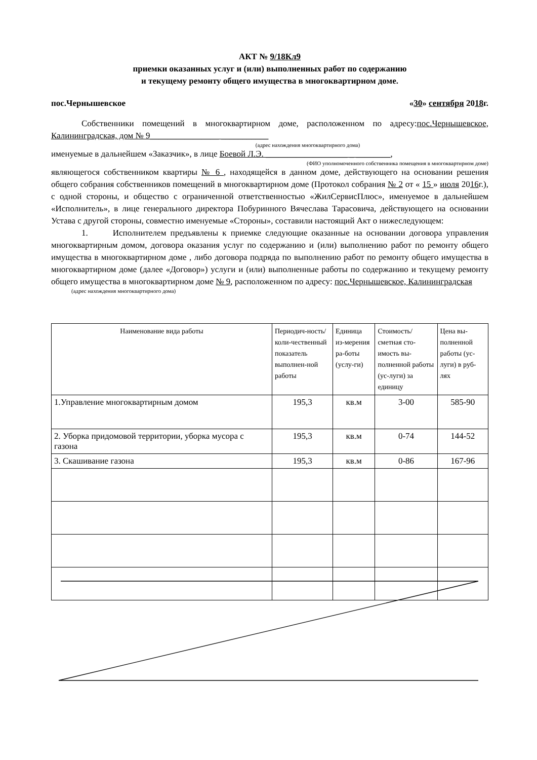АКТ № 9/18Кл9
приемки оказанных услуг и (или) выполненных работ по содержанию
и текущему ремонту общего имущества в многоквартирном доме.
пос.Чернышевское «30» сентября 2018г.
Собственники помещений в многоквартирном доме, расположенном по адресу:пос.Чернышевское, Калининградская, дом № 9________________ ___________
(адрес нахождения многоквартирного дома)
именуемые в дальнейшем «Заказчик», в лице Боевой Л.Э. ___________________ _ ________,
(ФИО уполномоченного собственника помещения в многоквартирном доме)
являющегося собственником квартиры № 6 , находящейся в данном доме, действующего на основании решения общего собрания собственников помещений в многоквартирном доме (Протокол собрания № 2 от « 15 » июля 2016г.), с одной стороны, и общество с ограниченной ответственностью «ЖилСервисПлюс», именуемое в дальнейшем «Исполнитель», в лице генерального директора Побуринного Вячеслава Тарасовича, действующего на основании Устава с другой стороны, совместно именуемые «Стороны», составили настоящий Акт о нижеследующем:
1. Исполнителем предъявлены к приемке следующие оказанные на основании договора управления многоквартирным домом, договора оказания услуг по содержанию и (или) выполнению работ по ремонту общего имущества в многоквартирном доме , либо договора подряда по выполнению работ по ремонту общего имущества в многоквартирном доме (далее «Договор») услуги и (или) выполненные работы по содержанию и текущему ремонту общего имущества в многоквартирном доме № 9, расположенном по адресу: пос.Чернышевское, Калининградская
(адрес нахождения многоквартирного дома)
| Наименование вида работы | Периодич-ность/коли-чественный показатель выполнен-ной работы | Единица из-мерения ра-боты (услу-ги) | Стоимость/ сметная сто-имость вы-полненной работы (ус-луги) за единицу | Цена вы-полненной работы (ус-луги) в руб-лях |
| --- | --- | --- | --- | --- |
| 1.Управление многоквартирным домом | 195,3 | кв.м | 3-00 | 585-90 |
| 2. Уборка придомовой территории, уборка мусора с газона | 195,3 | кв.м | 0-74 | 144-52 |
| 3. Скашивание газона | 195,3 | кв.м | 0-86 | 167-96 |